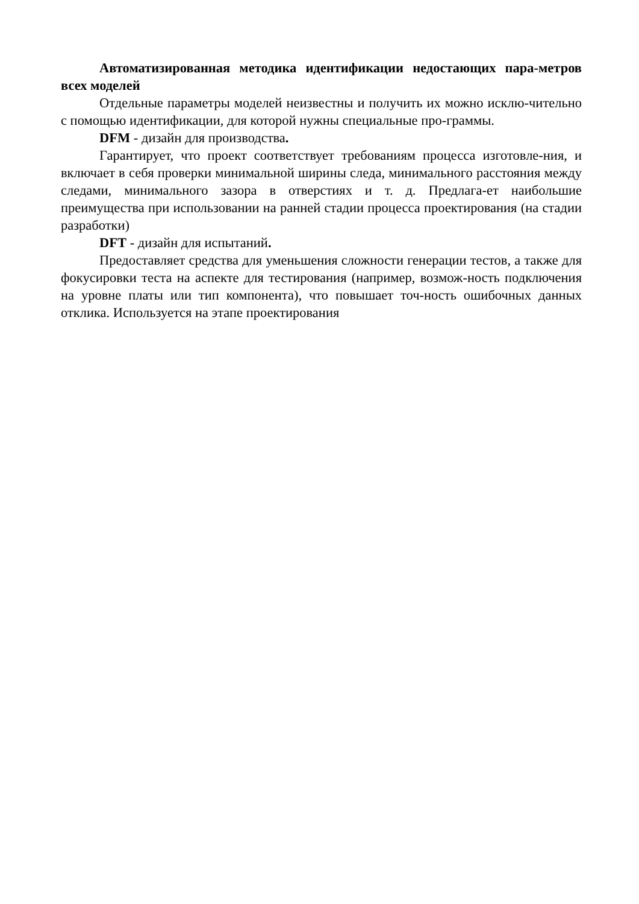Автоматизированная методика идентификации недостающих пара-метров всех моделей
Отдельные параметры моделей неизвестны и получить их можно исклю-чительно с помощью идентификации, для которой нужны специальные про-граммы.
DFM - дизайн для производства.
Гарантирует, что проект соответствует требованиям процесса изготовле-ния, и включает в себя проверки минимальной ширины следа, минимального расстояния между следами, минимального зазора в отверстиях и т. д. Предлага-ет наибольшие преимущества при использовании на ранней стадии процесса проектирования (на стадии разработки)
DFT - дизайн для испытаний.
Предоставляет средства для уменьшения сложности генерации тестов, а также для фокусировки теста на аспекте для тестирования (например, возмож-ность подключения на уровне платы или тип компонента), что повышает точ-ность ошибочных данных отклика. Используется на этапе проектирования